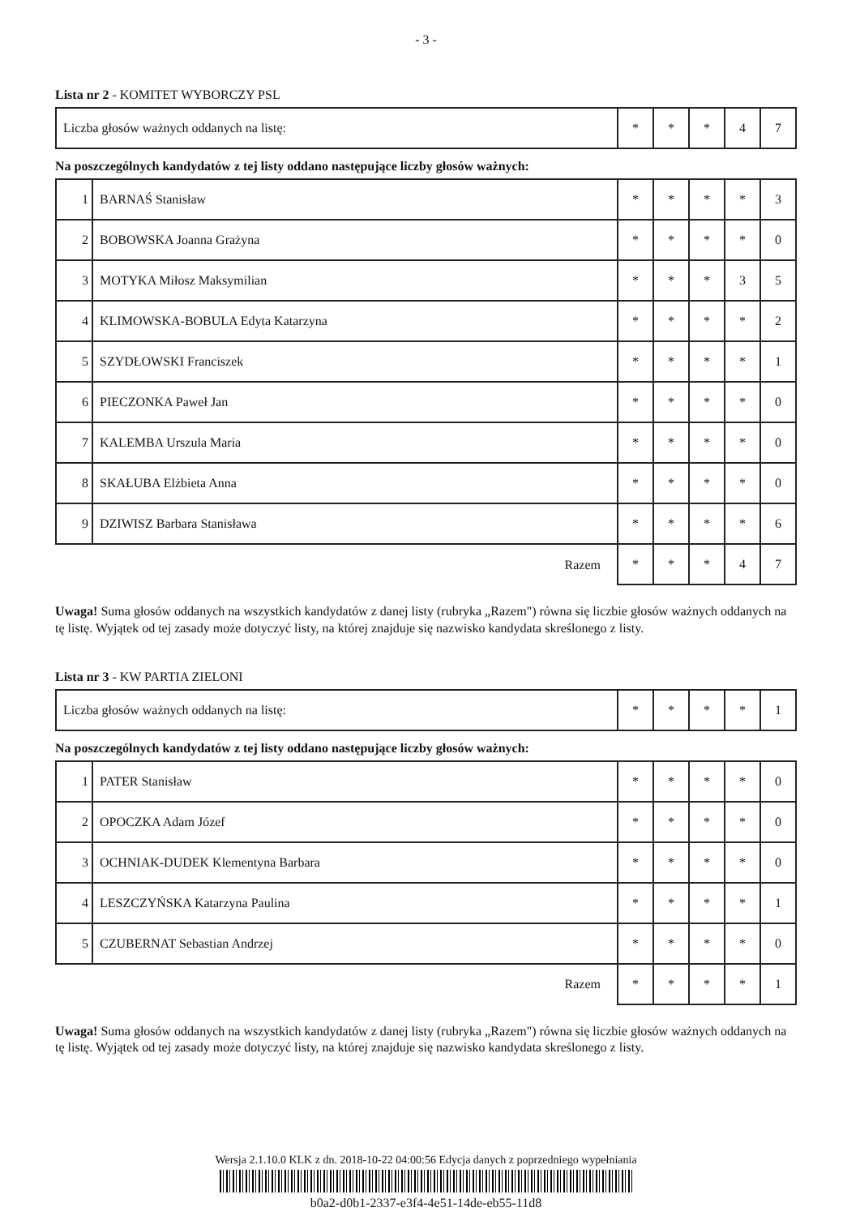- 3 -
Lista nr 2 - KOMITET WYBORCZY PSL
| Liczba głosów ważnych oddanych na listę: | * | * | * | 4 | 7 |
Na poszczególnych kandydatów z tej listy oddano następujące liczby głosów ważnych:
| 1 | BARNAŚ Stanisław | * | * | * | * | 3 |
| 2 | BOBOWSKA Joanna Grażyna | * | * | * | * | 0 |
| 3 | MOTYKA Miłosz Maksymilian | * | * | * | 3 | 5 |
| 4 | KLIMOWSKA-BOBULA Edyta Katarzyna | * | * | * | * | 2 |
| 5 | SZYDŁOWSKI Franciszek | * | * | * | * | 1 |
| 6 | PIECZONKA Paweł Jan | * | * | * | * | 0 |
| 7 | KALEMBA Urszula Maria | * | * | * | * | 0 |
| 8 | SKAŁUBA Elżbieta Anna | * | * | * | * | 0 |
| 9 | DZIWISZ Barbara Stanisława | * | * | * | * | 6 |
| Razem | | * | * | * | 4 | 7 |
Uwaga! Suma głosów oddanych na wszystkich kandydatów z danej listy (rubryka „Razem") równa się liczbie głosów ważnych oddanych na tę listę. Wyjątek od tej zasady może dotyczyć listy, na której znajduje się nazwisko kandydata skreślonego z listy.
Lista nr 3 - KW PARTIA ZIELONI
| Liczba głosów ważnych oddanych na listę: | * | * | * | * | 1 |
Na poszczególnych kandydatów z tej listy oddano następujące liczby głosów ważnych:
| 1 | PATER Stanisław | * | * | * | * | 0 |
| 2 | OPOCZKA Adam Józef | * | * | * | * | 0 |
| 3 | OCHNIAK-DUDEK Klementyna Barbara | * | * | * | * | 0 |
| 4 | LESZCZYŃSKA Katarzyna Paulina | * | * | * | * | 1 |
| 5 | CZUBERNAT Sebastian Andrzej | * | * | * | * | 0 |
| Razem | | * | * | * | * | 1 |
Uwaga! Suma głosów oddanych na wszystkich kandydatów z danej listy (rubryka „Razem") równa się liczbie głosów ważnych oddanych na tę listę. Wyjątek od tej zasady może dotyczyć listy, na której znajduje się nazwisko kandydata skreślonego z listy.
Wersja 2.1.10.0 KLK z dn. 2018-10-22 04:00:56 Edycja danych z poprzedniego wypełniania
b0a2-d0b1-2337-e3f4-4e51-14de-eb55-11d8